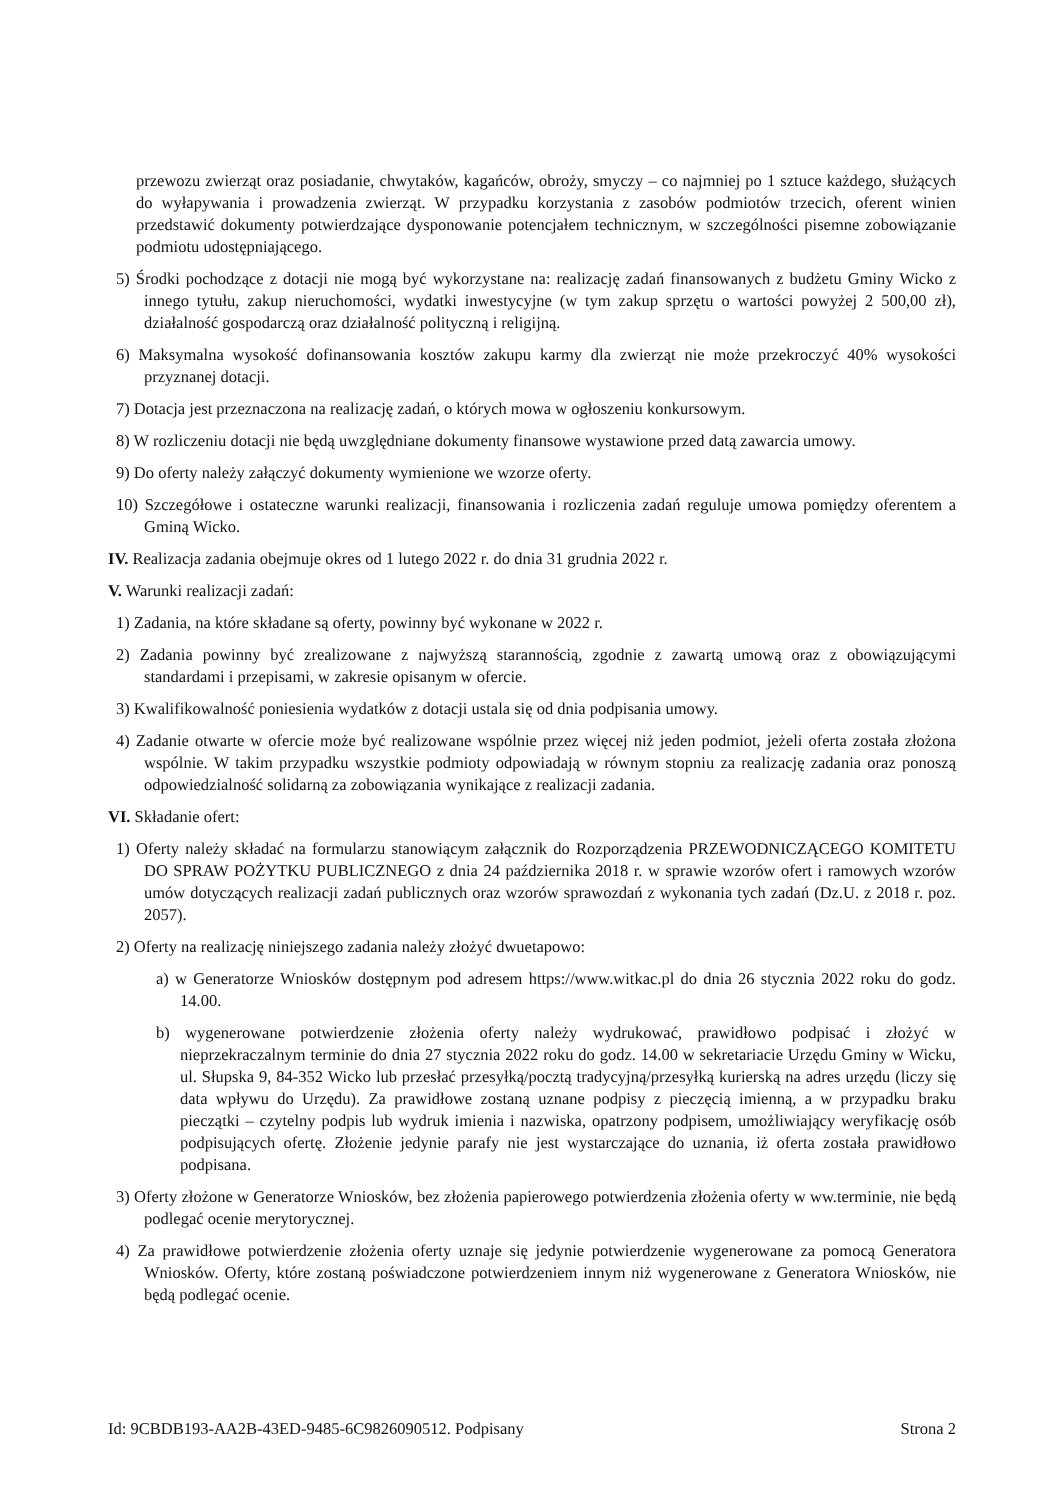przewozu zwierząt oraz posiadanie, chwytaków, kagańców, obroży, smyczy – co najmniej po 1 sztuce każdego, służących do wyłapywania i prowadzenia zwierząt. W przypadku korzystania z zasobów podmiotów trzecich, oferent winien przedstawić dokumenty potwierdzające dysponowanie potencjałem technicznym, w szczególności pisemne zobowiązanie podmiotu udostępniającego.
5) Środki pochodzące z dotacji nie mogą być wykorzystane na: realizację zadań finansowanych z budżetu Gminy Wicko z innego tytułu, zakup nieruchomości, wydatki inwestycyjne (w tym zakup sprzętu o wartości powyżej 2 500,00 zł), działalność gospodarczą oraz działalność polityczną i religijną.
6) Maksymalna wysokość dofinansowania kosztów zakupu karmy dla zwierząt nie może przekroczyć 40% wysokości przyznanej dotacji.
7) Dotacja jest przeznaczona na realizację zadań, o których mowa w ogłoszeniu konkursowym.
8) W rozliczeniu dotacji nie będą uwzględniane dokumenty finansowe wystawione przed datą zawarcia umowy.
9) Do oferty należy załączyć dokumenty wymienione we wzorze oferty.
10) Szczegółowe i ostateczne warunki realizacji, finansowania i rozliczenia zadań reguluje umowa pomiędzy oferentem a Gminą Wicko.
IV. Realizacja zadania obejmuje okres od 1 lutego 2022 r. do dnia 31 grudnia 2022 r.
V. Warunki realizacji zadań:
1) Zadania, na które składane są oferty, powinny być wykonane w 2022 r.
2) Zadania powinny być zrealizowane z najwyższą starannością, zgodnie z zawartą umową oraz z obowiązującymi standardami i przepisami, w zakresie opisanym w ofercie.
3) Kwalifikowalność poniesienia wydatków z dotacji ustala się od dnia podpisania umowy.
4) Zadanie otwarte w ofercie może być realizowane wspólnie przez więcej niż jeden podmiot, jeżeli oferta została złożona wspólnie. W takim przypadku wszystkie podmioty odpowiadają w równym stopniu za realizację zadania oraz ponoszą odpowiedzialność solidarną za zobowiązania wynikające z realizacji zadania.
VI. Składanie ofert:
1) Oferty należy składać na formularzu stanowiącym załącznik do Rozporządzenia PRZEWODNICZĄCEGO KOMITETU DO SPRAW POŻYTKU PUBLICZNEGO z dnia 24 października 2018 r. w sprawie wzorów ofert i ramowych wzorów umów dotyczących realizacji zadań publicznych oraz wzorów sprawozdań z wykonania tych zadań (Dz.U. z 2018 r. poz. 2057).
2) Oferty na realizację niniejszego zadania należy złożyć dwuetapowo:
a) w Generatorze Wniosków dostępnym pod adresem https://www.witkac.pl do dnia 26 stycznia 2022 roku do godz. 14.00.
b) wygenerowane potwierdzenie złożenia oferty należy wydrukować, prawidłowo podpisać i złożyć w nieprzekraczalnym terminie do dnia 27 stycznia 2022 roku do godz. 14.00 w sekretariacie Urzędu Gminy w Wicku, ul. Słupska 9, 84-352 Wicko lub przesłać przesyłką/pocztą tradycyjną/przesyłką kurierską na adres urzędu (liczy się data wpływu do Urzędu). Za prawidłowe zostaną uznane podpisy z pieczęcią imienną, a w przypadku braku pieczątki – czytelny podpis lub wydruk imienia i nazwiska, opatrzony podpisem, umożliwiający weryfikację osób podpisujących ofertę. Złożenie jedynie parafy nie jest wystarczające do uznania, iż oferta została prawidłowo podpisana.
3) Oferty złożone w Generatorze Wniosków, bez złożenia papierowego potwierdzenia złożenia oferty w ww.terminie, nie będą podlegać ocenie merytorycznej.
4) Za prawidłowe potwierdzenie złożenia oferty uznaje się jedynie potwierdzenie wygenerowane za pomocą Generatora Wniosków. Oferty, które zostaną poświadczone potwierdzeniem innym niż wygenerowane z Generatora Wniosków, nie będą podlegać ocenie.
Id: 9CBDB193-AA2B-43ED-9485-6C9826090512. Podpisany Strona 2